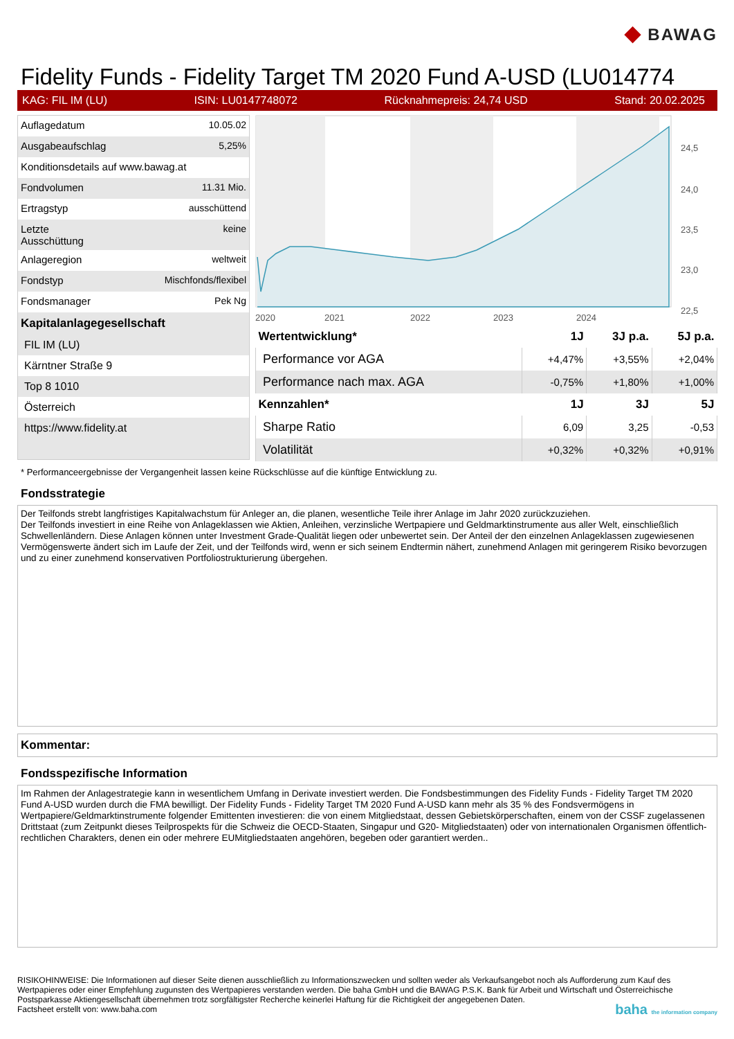◆ BAWAG
Fidelity Funds - Fidelity Target TM 2020 Fund A-USD (LU014774
KAG: FIL IM (LU) ISIN: LU0147748072 Rücknahmepreis: 24,74 USD Stand: 20.02.2025
| Auflagedatum | 10.05.02 |
| Ausgabeaufschlag | 5,25% |
| Konditionsdetails auf www.bawag.at | |
| Fondvolumen | 11.31 Mio. |
| Ertragstyp | ausschüttend |
| Letzte Ausschüttung | keine |
| Anlageregion | weltweit |
| Fondstyp | Mischfonds/flexibel |
| Fondsmanager | Pek Ng |
Kapitalanlagegesellschaft
FIL IM (LU)
Kärntner Straße 9
Top 8 1010
Österreich
https://www.fidelity.at
24,5
24,0
23,5
23,0
22,5
2020
2021
2022
2023
2024
| Wertentwicklung* | 1J | 3J p.a. | 5J p.a. |
| --- | --- | --- | --- |
| Performance vor AGA | +4,47% | +3,55% | +2,04% |
| Performance nach max. AGA | -0,75% | +1,80% | +1,00% |
| Kennzahlen* | 1J | 3J | 5J |
| Sharpe Ratio | 6,09 | 3,25 | -0,53 |
| Volatilität | +0,32% | +0,32% | +0,91% |
* Performanceergebnisse der Vergangenheit lassen keine Rückschlüsse auf die künftige Entwicklung zu.
Fondsstrategie
Der Teilfonds strebt langfristiges Kapitalwachstum für Anleger an, die planen, wesentliche Teile ihrer Anlage im Jahr 2020 zurückzuziehen.
Der Teilfonds investiert in eine Reihe von Anlageklassen wie Aktien, Anleihen, verzinsliche Wertpapiere und Geldmarktinstrumente aus aller Welt, einschließlich Schwellenländern. Diese Anlagen können unter Investment Grade-Qualität liegen oder unbewertet sein. Der Anteil der den einzelnen Anlageklassen zugewiesenen Vermögenswerte ändert sich im Laufe der Zeit, und der Teilfonds wird, wenn er sich seinem Endtermin nähert, zunehmend Anlagen mit geringerem Risiko bevorzugen und zu einer zunehmend konservativen Portfoliostrukturierung übergehen.
Kommentar:
Fondsspezifische Information
Im Rahmen der Anlagestrategie kann in wesentlichem Umfang in Derivate investiert werden. Die Fondsbestimmungen des Fidelity Funds - Fidelity Target TM 2020 Fund A-USD wurden durch die FMA bewilligt. Der Fidelity Funds - Fidelity Target TM 2020 Fund A-USD kann mehr als 35 % des Fondsvermögens in Wertpapiere/Geldmarktinstrumente folgender Emittenten investieren: die von einem Mitgliedstaat, dessen Gebietskörperschaften, einem von der CSSF zugelassenen Drittstaat (zum Zeitpunkt dieses Teilprospekts für die Schweiz die OECD-Staaten, Singapur und G20- Mitgliedstaaten) oder von internationalen Organismen öffentlich-rechtlichen Charakters, denen ein oder mehrere EUMitgliedstaaten angehören, begeben oder garantiert werden..
RISIKOHINWEISE: Die Informationen auf dieser Seite dienen ausschließlich zu Informationszwecken und sollten weder als Verkaufsangebot noch als Aufforderung zum Kauf des Wertpapieres oder einer Empfehlung zugunsten des Wertpapieres verstanden werden. Die baha GmbH und die BAWAG P.S.K. Bank für Arbeit und Wirtschaft und Österreichische Postsparkasse Aktiengesellschaft übernehmen trotz sorgfältigster Recherche keinerlei Haftung für die Richtigkeit der angegebenen Daten.
Factsheet erstellt von: www.baha.com baha the information company